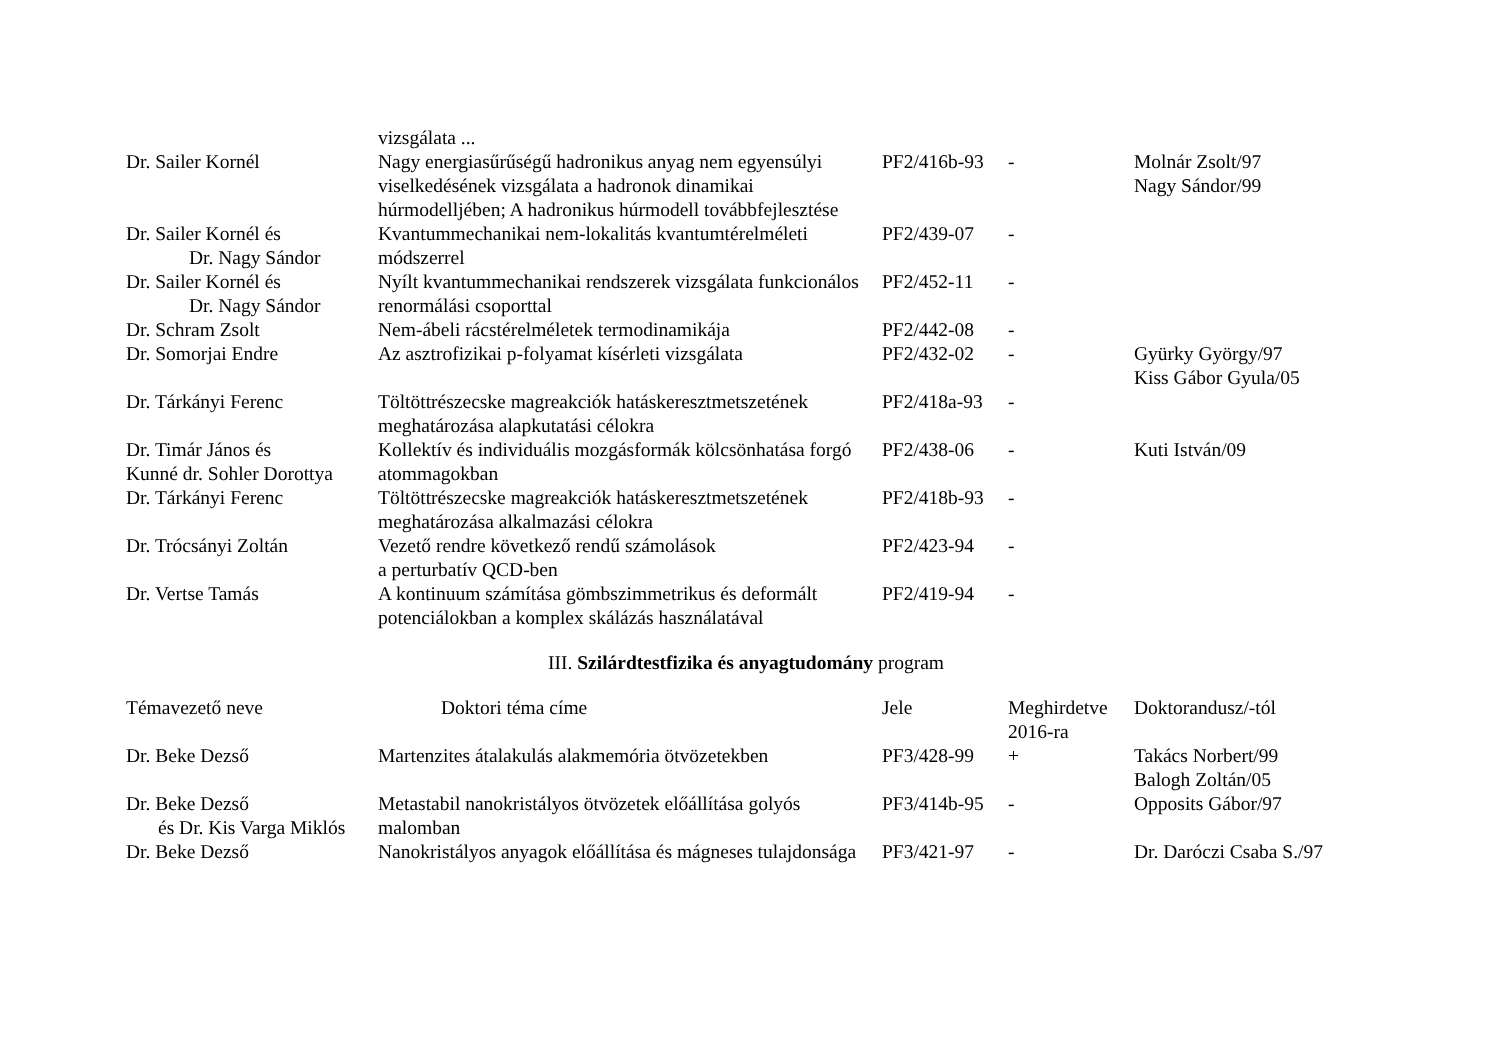| | vizsgálata ... | | | |
| Dr. Sailer Kornél | Nagy energiasűrűségű hadronikus anyag nem egyensúlyi viselkedésének vizsgálata a hadronok dinamikai húrmodelljében; A hadronikus húrmodell továbbfejlesztése | PF2/416b-93 | - | Molnár Zsolt/97 Nagy Sándor/99 |
| Dr. Sailer Kornél és Dr. Nagy Sándor | Kvantummechanikai nem-lokalitás kvantumtérelméleti módszerrel | PF2/439-07 | - | |
| Dr. Sailer Kornél és Dr. Nagy Sándor | Nyílt kvantummechanikai rendszerek vizsgálata funkcionálos renormálási csoporttal | PF2/452-11 | - | |
| Dr. Schram Zsolt | Nem-ábeli rácstérelméletek termodinamikája | PF2/442-08 | - | |
| Dr. Somorjai Endre | Az asztrofizikai p-folyamat kísérleti vizsgálata | PF2/432-02 | - | Gyürky György/97 Kiss Gábor Gyula/05 |
| Dr. Tárkányi Ferenc | Töltöttrészecske magreakciók hatáskeresztmetszetének meghatározása alapkutatási célokra | PF2/418a-93 | - | |
| Dr. Timár János és Kunné dr. Sohler Dorottya | Kollektív és individuális mozgásformák kölcsönhatása forgó atommagokban | PF2/438-06 | - | Kuti István/09 |
| Dr. Tárkányi Ferenc | Töltöttrészecske magreakciók hatáskeresztmetszetének meghatározása alkalmazási célokra | PF2/418b-93 | - | |
| Dr. Trócsányi Zoltán | Vezető rendre következő rendű számolások a perturbatív QCD-ben | PF2/423-94 | - | |
| Dr. Vertse Tamás | A kontinuum számítása gömbszimmetrikus és deformált potenciálokban a komplex skálázás használatával | PF2/419-94 | - | |
III. Szilárdtestfizika és anyagtudomány program
| Témavezető neve | Doktori téma címe | Jele | Meghirdetve 2016-ra | Doktorandusz/-tól |
| --- | --- | --- | --- | --- |
| Dr. Beke Dezső | Martenzites átalakulás alakmemória ötvözetekben | PF3/428-99 | + | Takács Norbert/99 Balogh Zoltán/05 |
| Dr. Beke Dezső és Dr. Kis Varga Miklós | Metastabil nanokristályos ötvözetek előállítása golyós malomban | PF3/414b-95 | - | Opposits Gábor/97 |
| Dr. Beke Dezső | Nanokristályos anyagok előállítása és mágneses tulajdonsága | PF3/421-97 | - | Dr. Daróczi Csaba S./97 |